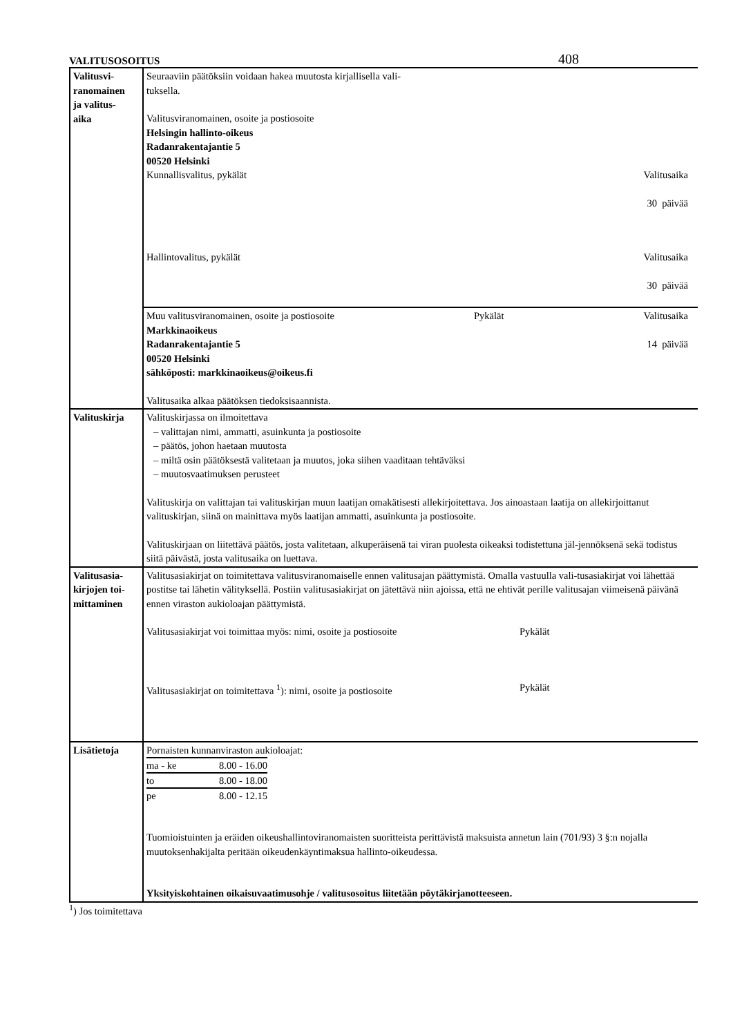VALITUSOSOITUS 408
| Valitusvi- ranomainen ja valitus- aika | Seuraaviin päätöksiin voidaan hakea muutosta kirjallisella vali- tuksella. Valitusviranomainen, osoite ja postiosoite Helsingin hallinto-oikeus Radanrakentajantie 5 00520 Helsinki Kunnallisvalitus, pykälät Valitusaika 30 päivää Hallintovalitus, pykälät Valitusaika 30 päivää |
| | Muu valitusviranomainen, osoite ja postiosoite Pykälät Valitusaika Markkinaoikeus Radanrakentajantie 5 14 päivää 00520 Helsinki sähköposti: markkinaoikeus@oikeus.fi Valitusaika alkaa päätöksen tiedoksisaannista. |
| Valituskirja | Valituskirjassa on ilmoitettava – valittajan nimi, ammatti, asuinkunta ja postiosoite – päätös, johon haetaan muutosta – miltä osin päätöksestä valitetaan ja muutos, joka siihen vaaditaan tehtäväksi – muutosvaatimuksen perusteet Valituskirja on valittajan tai valituskirjan muun laatijan omakätisesti allekirjoitettava. Jos ainoastaan laatija on allekirjoittanut valituskirjan, siinä on mainittava myös laatijan ammatti, asuinkunta ja postiosoite. Valituskirjaan on liitettävä päätös, josta valitetaan, alkuperäisenä tai viran puolesta oikeaksi todistettuna jäl-jennöksenä sekä todistus siitä päivästä, josta valitusaika on luettava. |
| Valitusasia- kirjojen toi- mittaminen | Valitusasiakirjat on toimitettava valitusviranomaiselle ennen valitusajan päättymistä. Omalla vastuulla vali-tusasiakirjat voi lähettää postitse tai lähetin välityksellä. Postiin valitusasiakirjat on jätettävä niin ajoissa, että ne ehtivät perille valitusajan viimeisenä päivänä ennen viraston aukioloajan päättymistä. Valitusasiakirjat voi toimittaa myös: nimi, osoite ja postiosoite Pykälät Valitusasiakirjat on toimitettava <sup>1</sup>): nimi, osoite ja postiosoite Pykälät |
| Lisätietoja | Pornaisten kunnanviraston aukioloajat: / ma - ke / 8.00 - 16.00 / / to / 8.00 - 18.00 / / pe / 8.00 - 12.15 / Tuomioistuinten ja eräiden oikeushallintoviranomaisten suoritteista perittävistä maksuista annetun lain (701/93) 3 §:n nojalla muutoksenhakijalta peritään oikeudenkäyntimaksua hallinto-oikeudessa. Yksityiskohtainen oikaisuvaatimusohje / valitusosoitus liitetään pöytäkirjanotteeseen. |
<sup>1</sup>) Jos toimitettava